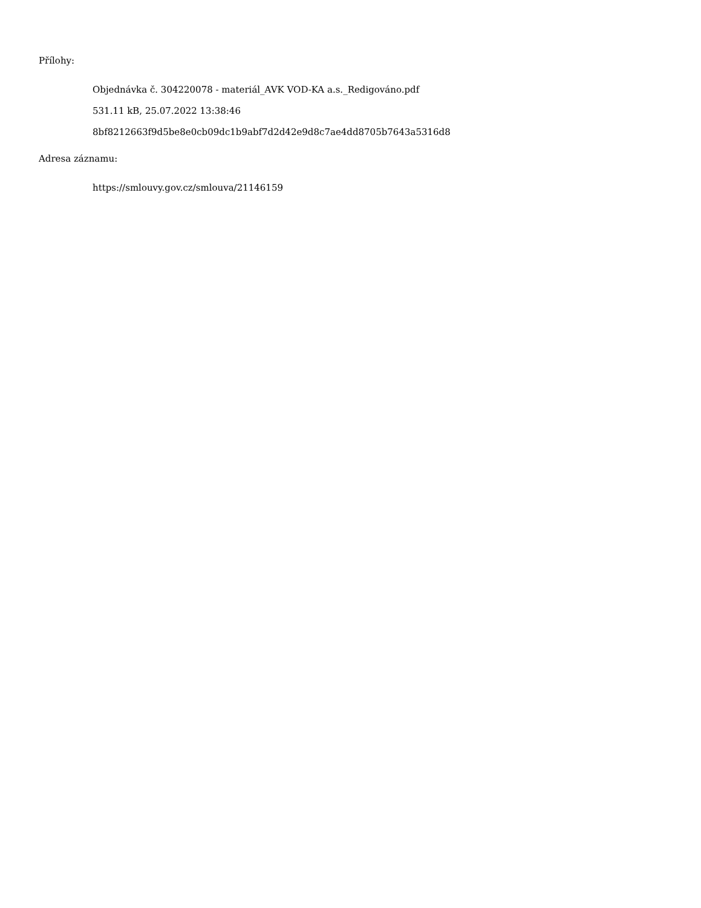Přílohy:
Objednávka č. 304220078 - materiál_AVK VOD-KA a.s._Redigováno.pdf
531.11 kB, 25.07.2022 13:38:46
8bf8212663f9d5be8e0cb09dc1b9abf7d2d42e9d8c7ae4dd8705b7643a5316d8
Adresa záznamu:
https://smlouvy.gov.cz/smlouva/21146159